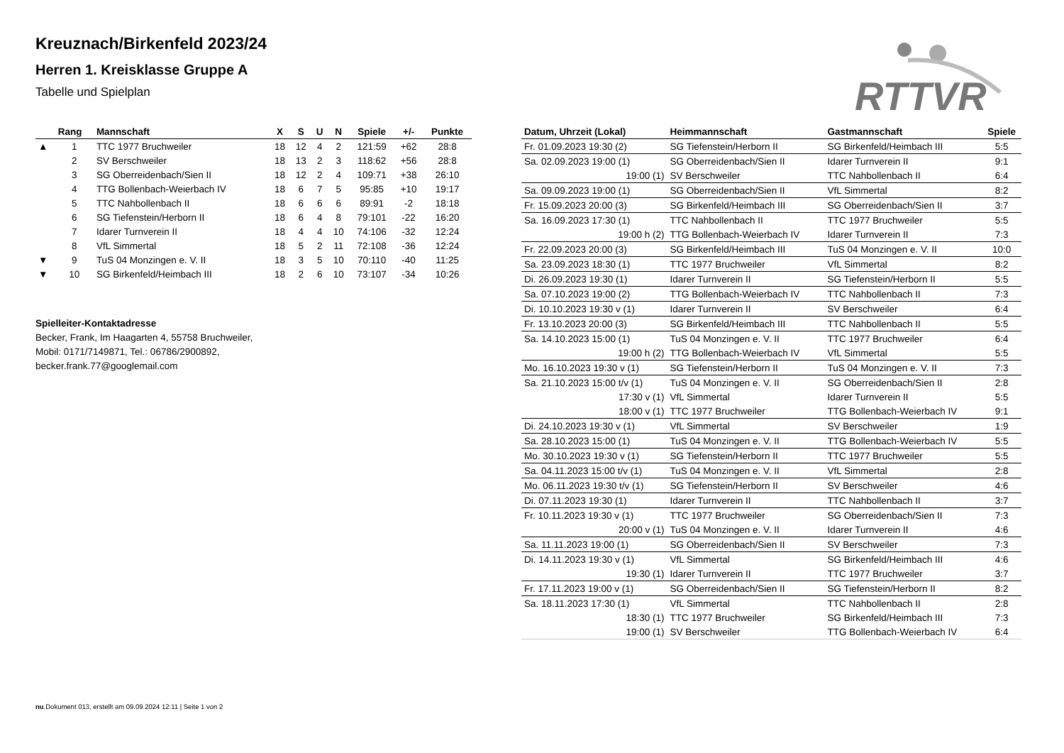RTTVR
Kreuznach/Birkenfeld 2023/24
Herren 1. Kreisklasse Gruppe A
Tabelle und Spielplan
| | Rang | Mannschaft | X | S | U | N | Spiele | +/- | Punkte |
| --- | --- | --- | --- | --- | --- | --- | --- | --- | --- |
| ▲ | 1 | TTC 1977 Bruchweiler | 18 | 12 | 4 | 2 | 121:59 | +62 | 28:8 |
| | 2 | SV Berschweiler | 18 | 13 | 2 | 3 | 118:62 | +56 | 28:8 |
| | 3 | SG Oberreidenbach/Sien II | 18 | 12 | 2 | 4 | 109:71 | +38 | 26:10 |
| | 4 | TTG Bollenbach-Weierbach IV | 18 | 6 | 7 | 5 | 95:85 | +10 | 19:17 |
| | 5 | TTC Nahbollenbach II | 18 | 6 | 6 | 6 | 89:91 | -2 | 18:18 |
| | 6 | SG Tiefenstein/Herborn II | 18 | 6 | 4 | 8 | 79:101 | -22 | 16:20 |
| | 7 | Idarer Turnverein II | 18 | 4 | 4 | 10 | 74:106 | -32 | 12:24 |
| | 8 | VfL Simmertal | 18 | 5 | 2 | 11 | 72:108 | -36 | 12:24 |
| ▼ | 9 | TuS 04 Monzingen e. V. II | 18 | 3 | 5 | 10 | 70:110 | -40 | 11:25 |
| ▼ | 10 | SG Birkenfeld/Heimbach III | 18 | 2 | 6 | 10 | 73:107 | -34 | 10:26 |
Spielleiter-Kontaktadresse
Becker, Frank, Im Haagarten 4, 55758 Bruchweiler,
Mobil: 0171/7149871, Tel.: 06786/2900892,
becker.frank.77@googlemail.com
| Datum, Uhrzeit (Lokal) | Heimmannschaft | Gastmannschaft | Spiele |
| --- | --- | --- | --- |
| Fr. 01.09.2023 19:30 (2) | SG Tiefenstein/Herborn II | SG Birkenfeld/Heimbach III | 5:5 |
| Sa. 02.09.2023 19:00 (1) | SG Oberreidenbach/Sien II | Idarer Turnverein II | 9:1 |
| 19:00 (1) | SV Berschweiler | TTC Nahbollenbach II | 6:4 |
| Sa. 09.09.2023 19:00 (1) | SG Oberreidenbach/Sien II | VfL Simmertal | 8:2 |
| Fr. 15.09.2023 20:00 (3) | SG Birkenfeld/Heimbach III | SG Oberreidenbach/Sien II | 3:7 |
| Sa. 16.09.2023 17:30 (1) | TTC Nahbollenbach II | TTC 1977 Bruchweiler | 5:5 |
| 19:00 h (2) | TTG Bollenbach-Weierbach IV | Idarer Turnverein II | 7:3 |
| Fr. 22.09.2023 20:00 (3) | SG Birkenfeld/Heimbach III | TuS 04 Monzingen e. V. II | 10:0 |
| Sa. 23.09.2023 18:30 (1) | TTC 1977 Bruchweiler | VfL Simmertal | 8:2 |
| Di. 26.09.2023 19:30 (1) | Idarer Turnverein II | SG Tiefenstein/Herborn II | 5:5 |
| Sa. 07.10.2023 19:00 (2) | TTG Bollenbach-Weierbach IV | TTC Nahbollenbach II | 7:3 |
| Di. 10.10.2023 19:30 v (1) | Idarer Turnverein II | SV Berschweiler | 6:4 |
| Fr. 13.10.2023 20:00 (3) | SG Birkenfeld/Heimbach III | TTC Nahbollenbach II | 5:5 |
| Sa. 14.10.2023 15:00 (1) | TuS 04 Monzingen e. V. II | TTC 1977 Bruchweiler | 6:4 |
| 19:00 h (2) | TTG Bollenbach-Weierbach IV | VfL Simmertal | 5:5 |
| Mo. 16.10.2023 19:30 v (1) | SG Tiefenstein/Herborn II | TuS 04 Monzingen e. V. II | 7:3 |
| Sa. 21.10.2023 15:00 t/v (1) | TuS 04 Monzingen e. V. II | SG Oberreidenbach/Sien II | 2:8 |
| 17:30 v (1) | VfL Simmertal | Idarer Turnverein II | 5:5 |
| 18:00 v (1) | TTC 1977 Bruchweiler | TTG Bollenbach-Weierbach IV | 9:1 |
| Di. 24.10.2023 19:30 v (1) | VfL Simmertal | SV Berschweiler | 1:9 |
| Sa. 28.10.2023 15:00 (1) | TuS 04 Monzingen e. V. II | TTG Bollenbach-Weierbach IV | 5:5 |
| Mo. 30.10.2023 19:30 v (1) | SG Tiefenstein/Herborn II | TTC 1977 Bruchweiler | 5:5 |
| Sa. 04.11.2023 15:00 t/v (1) | TuS 04 Monzingen e. V. II | VfL Simmertal | 2:8 |
| Mo. 06.11.2023 19:30 t/v (1) | SG Tiefenstein/Herborn II | SV Berschweiler | 4:6 |
| Di. 07.11.2023 19:30 (1) | Idarer Turnverein II | TTC Nahbollenbach II | 3:7 |
| Fr. 10.11.2023 19:30 v (1) | TTC 1977 Bruchweiler | SG Oberreidenbach/Sien II | 7:3 |
| 20:00 v (1) | TuS 04 Monzingen e. V. II | Idarer Turnverein II | 4:6 |
| Sa. 11.11.2023 19:00 (1) | SG Oberreidenbach/Sien II | SV Berschweiler | 7:3 |
| Di. 14.11.2023 19:30 v (1) | VfL Simmertal | SG Birkenfeld/Heimbach III | 4:6 |
| 19:30 (1) | Idarer Turnverein II | TTC 1977 Bruchweiler | 3:7 |
| Fr. 17.11.2023 19:00 v (1) | SG Oberreidenbach/Sien II | SG Tiefenstein/Herborn II | 8:2 |
| Sa. 18.11.2023 17:30 (1) | VfL Simmertal | TTC Nahbollenbach II | 2:8 |
| 18:30 (1) | TTC 1977 Bruchweiler | SG Birkenfeld/Heimbach III | 7:3 |
| 19:00 (1) | SV Berschweiler | TTG Bollenbach-Weierbach IV | 6:4 |
nu.Dokument 013, erstellt am 09.09.2024 12:11 | Seite 1 von 2